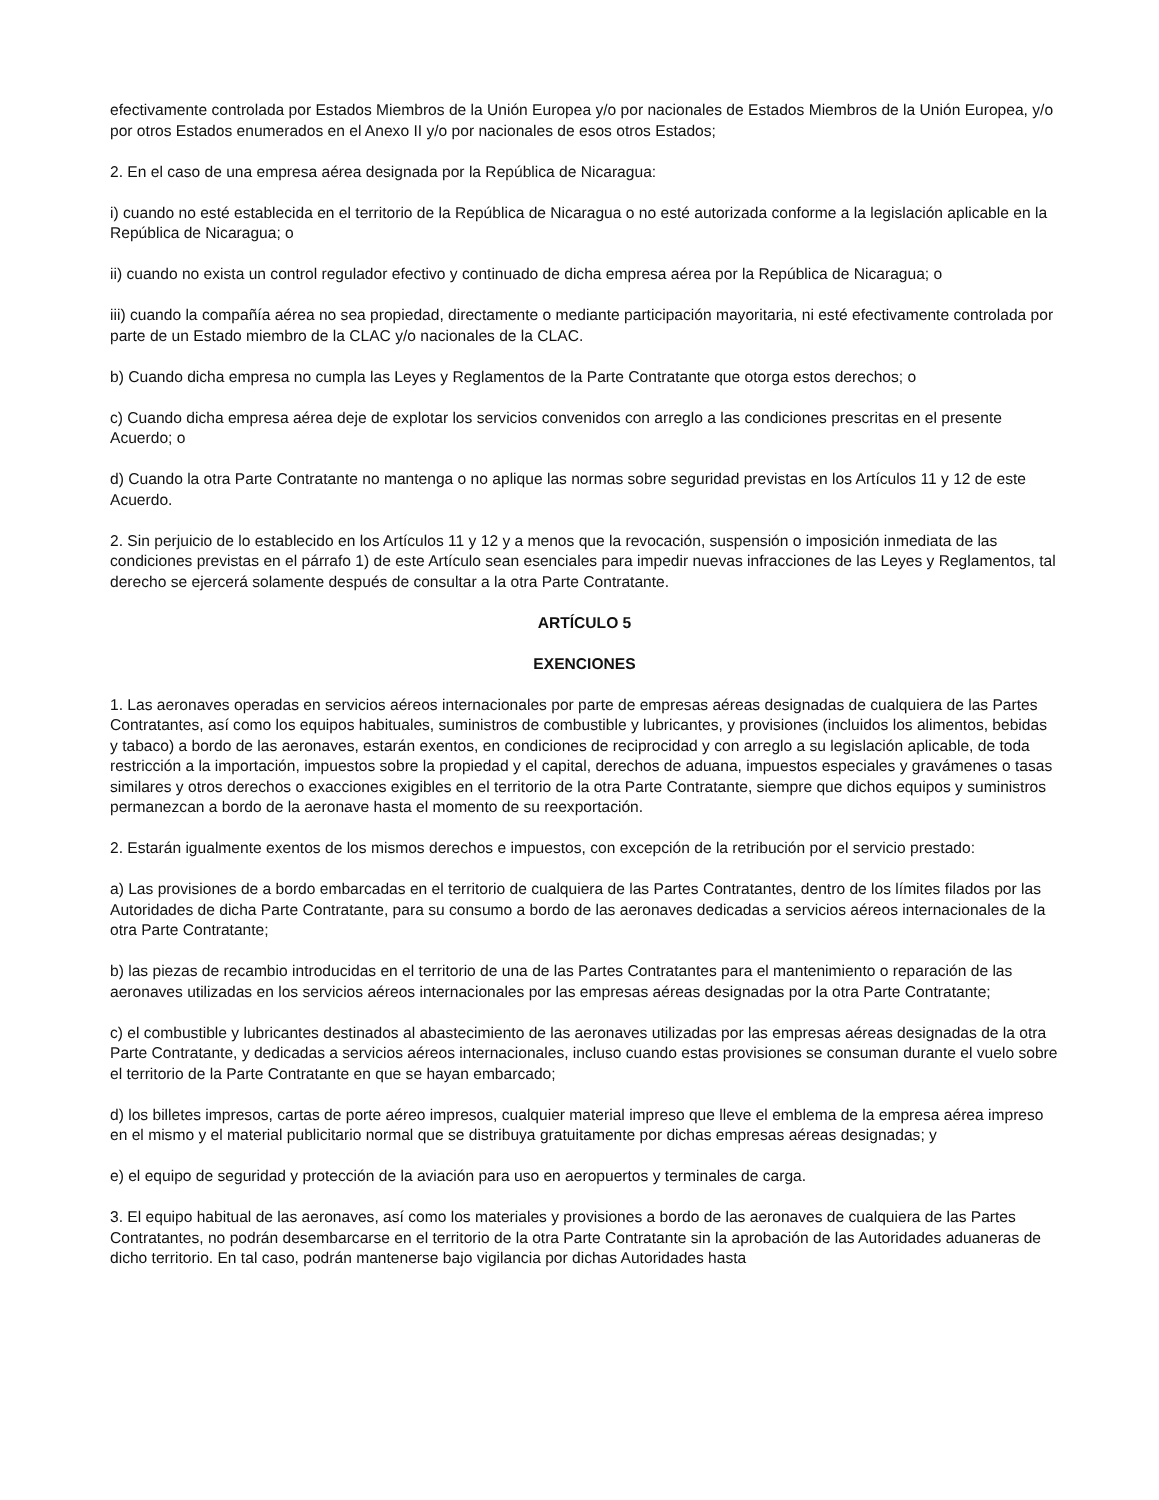efectivamente controlada por Estados Miembros de la Unión Europea y/o por nacionales de Estados Miembros de la Unión Europea, y/o por otros Estados enumerados en el Anexo II y/o por nacionales de esos otros Estados;
2. En el caso de una empresa aérea designada por la República de Nicaragua:
i) cuando no esté establecida en el territorio de la República de Nicaragua o no esté autorizada conforme a la legislación aplicable en la República de Nicaragua; o
ii) cuando no exista un control regulador efectivo y continuado de dicha empresa aérea por la República de Nicaragua; o
iii) cuando la compañía aérea no sea propiedad, directamente o mediante participación mayoritaria, ni esté efectivamente controlada por parte de un Estado miembro de la CLAC y/o nacionales de la CLAC.
b) Cuando dicha empresa no cumpla las Leyes y Reglamentos de la Parte Contratante que otorga estos derechos; o
c) Cuando dicha empresa aérea deje de explotar los servicios convenidos con arreglo a las condiciones prescritas en el presente Acuerdo; o
d) Cuando la otra Parte Contratante no mantenga o no aplique las normas sobre seguridad previstas en los Artículos 11 y 12 de este Acuerdo.
2. Sin perjuicio de lo establecido en los Artículos 11 y 12 y a menos que la revocación, suspensión o imposición inmediata de las condiciones previstas en el párrafo 1) de este Artículo sean esenciales para impedir nuevas infracciones de las Leyes y Reglamentos, tal derecho se ejercerá solamente después de consultar a la otra Parte Contratante.
ARTÍCULO 5
EXENCIONES
1. Las aeronaves operadas en servicios aéreos internacionales por parte de empresas aéreas designadas de cualquiera de las Partes Contratantes, así como los equipos habituales, suministros de combustible y lubricantes, y provisiones (incluidos los alimentos, bebidas y tabaco) a bordo de las aeronaves, estarán exentos, en condiciones de reciprocidad y con arreglo a su legislación aplicable, de toda restricción a la importación, impuestos sobre la propiedad y el capital, derechos de aduana, impuestos especiales y gravámenes o tasas similares y otros derechos o exacciones exigibles en el territorio de la otra Parte Contratante, siempre que dichos equipos y suministros permanezcan a bordo de la aeronave hasta el momento de su reexportación.
2. Estarán igualmente exentos de los mismos derechos e impuestos, con excepción de la retribución por el servicio prestado:
a) Las provisiones de a bordo embarcadas en el territorio de cualquiera de las Partes Contratantes, dentro de los límites filados por las Autoridades de dicha Parte Contratante, para su consumo a bordo de las aeronaves dedicadas a servicios aéreos internacionales de la otra Parte Contratante;
b) las piezas de recambio introducidas en el territorio de una de las Partes Contratantes para el mantenimiento o reparación de las aeronaves utilizadas en los servicios aéreos internacionales por las empresas aéreas designadas por la otra Parte Contratante;
c) el combustible y lubricantes destinados al abastecimiento de las aeronaves utilizadas por las empresas aéreas designadas de la otra Parte Contratante, y dedicadas a servicios aéreos internacionales, incluso cuando estas provisiones se consuman durante el vuelo sobre el territorio de la Parte Contratante en que se hayan embarcado;
d) los billetes impresos, cartas de porte aéreo impresos, cualquier material impreso que lleve el emblema de la empresa aérea impreso en el mismo y el material publicitario normal que se distribuya gratuitamente por dichas empresas aéreas designadas; y
e) el equipo de seguridad y protección de la aviación para uso en aeropuertos y terminales de carga.
3. El equipo habitual de las aeronaves, así como los materiales y provisiones a bordo de las aeronaves de cualquiera de las Partes Contratantes, no podrán desembarcarse en el territorio de la otra Parte Contratante sin la aprobación de las Autoridades aduaneras de dicho territorio. En tal caso, podrán mantenerse bajo vigilancia por dichas Autoridades hasta